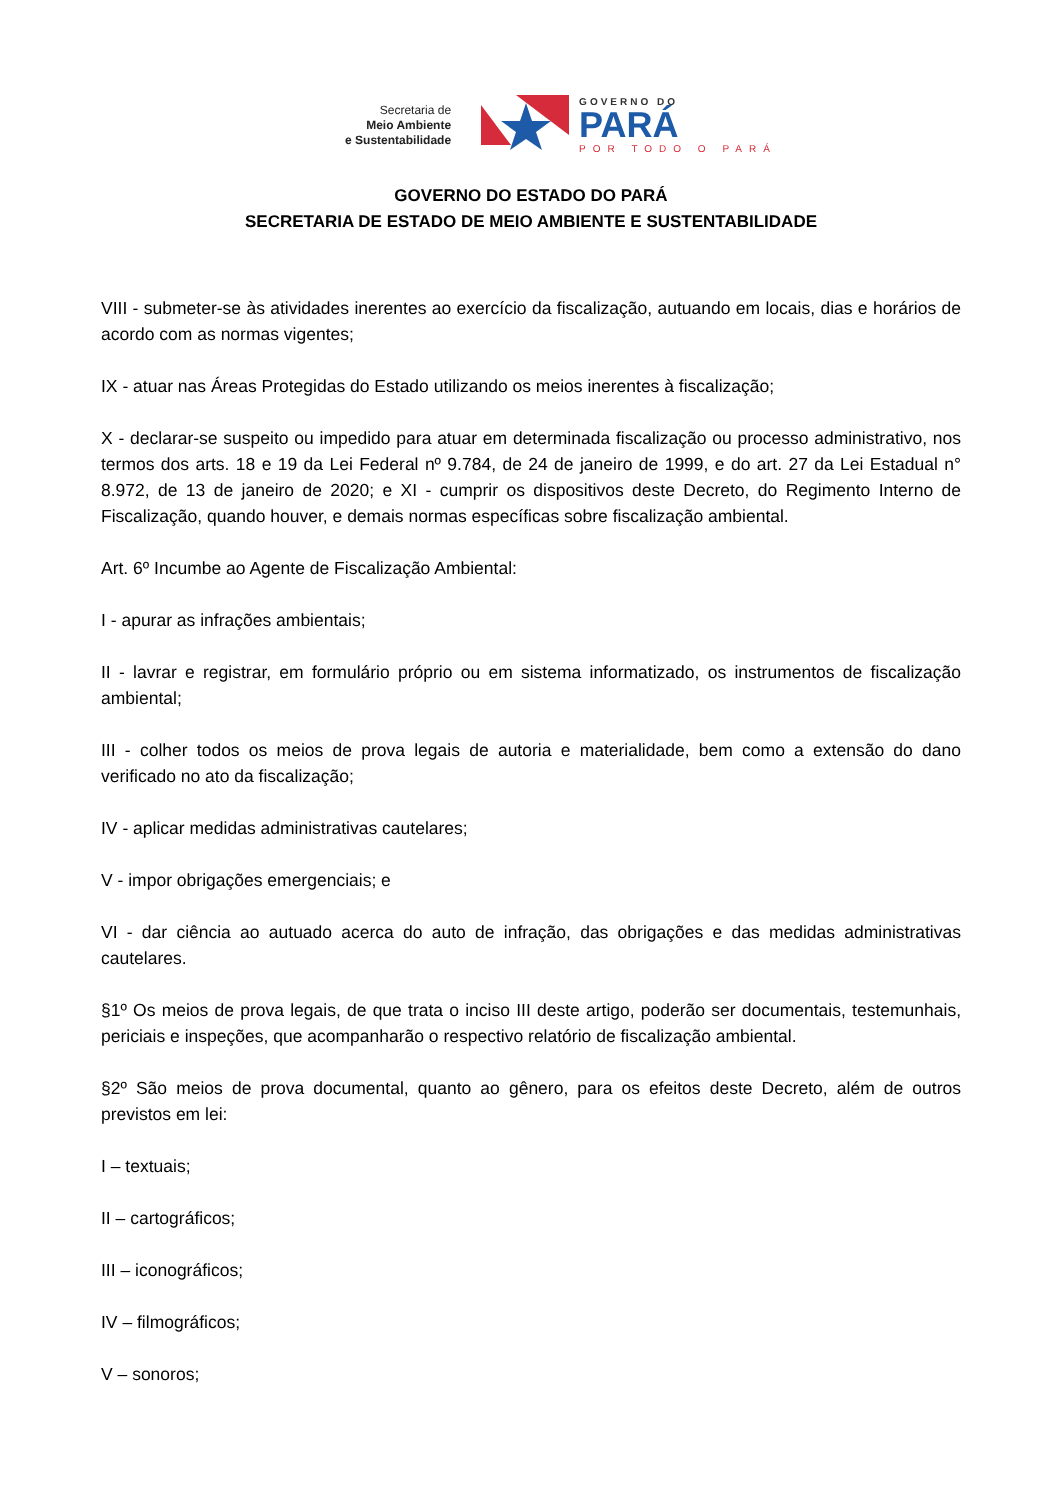Secretaria de
Meio Ambiente
e Sustentabilidade
GOVERNO DO
PARÁ
POR TODO O PARÁ
GOVERNO DO ESTADO DO PARÁ
SECRETARIA DE ESTADO DE MEIO AMBIENTE E SUSTENTABILIDADE
VIII - submeter-se às atividades inerentes ao exercício da fiscalização, autuando em locais, dias e horários de acordo com as normas vigentes;
IX - atuar nas Áreas Protegidas do Estado utilizando os meios inerentes à fiscalização;
X - declarar-se suspeito ou impedido para atuar em determinada fiscalização ou processo administrativo, nos termos dos arts. 18 e 19 da Lei Federal nº 9.784, de 24 de janeiro de 1999, e do art. 27 da Lei Estadual n° 8.972, de 13 de janeiro de 2020; e XI - cumprir os dispositivos deste Decreto, do Regimento Interno de Fiscalização, quando houver, e demais normas específicas sobre fiscalização ambiental.
Art. 6º Incumbe ao Agente de Fiscalização Ambiental:
I - apurar as infrações ambientais;
II - lavrar e registrar, em formulário próprio ou em sistema informatizado, os instrumentos de fiscalização ambiental;
III - colher todos os meios de prova legais de autoria e materialidade, bem como a extensão do dano verificado no ato da fiscalização;
IV - aplicar medidas administrativas cautelares;
V - impor obrigações emergenciais; e
VI - dar ciência ao autuado acerca do auto de infração, das obrigações e das medidas administrativas cautelares.
§1º Os meios de prova legais, de que trata o inciso III deste artigo, poderão ser documentais, testemunhais, periciais e inspeções, que acompanharão o respectivo relatório de fiscalização ambiental.
§2º São meios de prova documental, quanto ao gênero, para os efeitos deste Decreto, além de outros previstos em lei:
I – textuais;
II – cartográficos;
III – iconográficos;
IV – filmográficos;
V – sonoros;